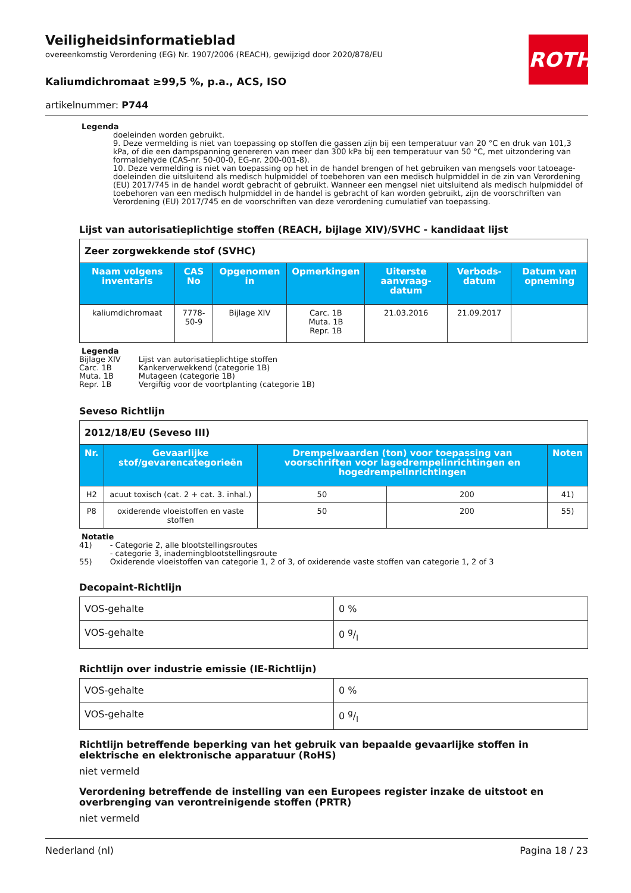ROTH
Veiligheidsinformatieblad
overeenkomstig Verordening (EG) Nr. 1907/2006 (REACH), gewijzigd door 2020/878/EU
Kaliumdichromaat ≥99,5 %, p.a., ACS, ISO
artikelnummer: P744
Legenda
doeleinden worden gebruikt.
9. Deze vermelding is niet van toepassing op stoffen die gassen zijn bij een temperatuur van 20 °C en druk van 101,3 kPa, of die een dampspanning genereren van meer dan 300 kPa bij een temperatuur van 50 °C, met uitzondering van formaldehyde (CAS-nr. 50-00-0, EG-nr. 200-001-8).
10. Deze vermelding is niet van toepassing op het in de handel brengen of het gebruiken van mengsels voor tatoeage-doeleinden die uitsluitend als medisch hulpmiddel of toebehoren van een medisch hulpmiddel in de zin van Verordening (EU) 2017/745 in de handel wordt gebracht of gebruikt. Wanneer een mengsel niet uitsluitend als medisch hulpmiddel of toebehoren van een medisch hulpmiddel in de handel is gebracht of kan worden gebruikt, zijn de voorschriften van Verordening (EU) 2017/745 en de voorschriften van deze verordening cumulatief van toepassing.
Lijst van autorisatieplichtige stoffen (REACH, bijlage XIV)/SVHC - kandidaat lijst
| Zeer zorgwekkende stof (SVHC) | | | | | | |
| Naam volgens inventaris | CAS No | Opgenomen in | Opmerkingen | Uiterste aanvraag-datum | Verbods-datum | Datum van opneming |
| kaliumdichromaat | 7778-50-9 | Bijlage XIV | Carc. 1B Muta. 1B Repr. 1B | 21.03.2016 | 21.09.2017 | |
Legenda
| Bijlage XIV | Lijst van autorisatieplichtige stoffen |
| Carc. 1B | Kankerverwekkend (categorie 1B) |
| Muta. 1B | Mutageen (categorie 1B) |
| Repr. 1B | Vergiftig voor de voortplanting (categorie 1B) |
Seveso Richtlijn
| 2012/18/EU (Seveso III) | | | | |
| Nr. | Gevaarlijke stof/gevarencategorieën | Drempelwaarden (ton) voor toepassing van voorschriften voor lagedrempelinrichtingen en hogedrempelinrichtingen | | Noten |
| H2 | acuut toxisch (cat. 2 + cat. 3. inhal.) | 50 | 200 | 41) |
| P8 | oxiderende vloeistoffen en vaste stoffen | 50 | 200 | 55) |
Notatie
| 41) | - Categorie 2, alle blootstellingsroutes - categorie 3, inademingblootstellingsroute |
| 55) | Oxiderende vloeistoffen van categorie 1, 2 of 3, of oxiderende vaste stoffen van categorie 1, 2 of 3 |
Decopaint-Richtlijn
| VOS-gehalte | 0 % |
| VOS-gehalte | 0 g/l |
Richtlijn over industrie emissie (IE-Richtlijn)
| VOS-gehalte | 0 % |
| VOS-gehalte | 0 g/l |
Richtlijn betreffende beperking van het gebruik van bepaalde gevaarlijke stoffen in elektrische en elektronische apparatuur (RoHS)
niet vermeld
Verordening betreffende de instelling van een Europees register inzake de uitstoot en overbrenging van verontreinigende stoffen (PRTR)
niet vermeld
Nederland (nl) Pagina 18 / 23